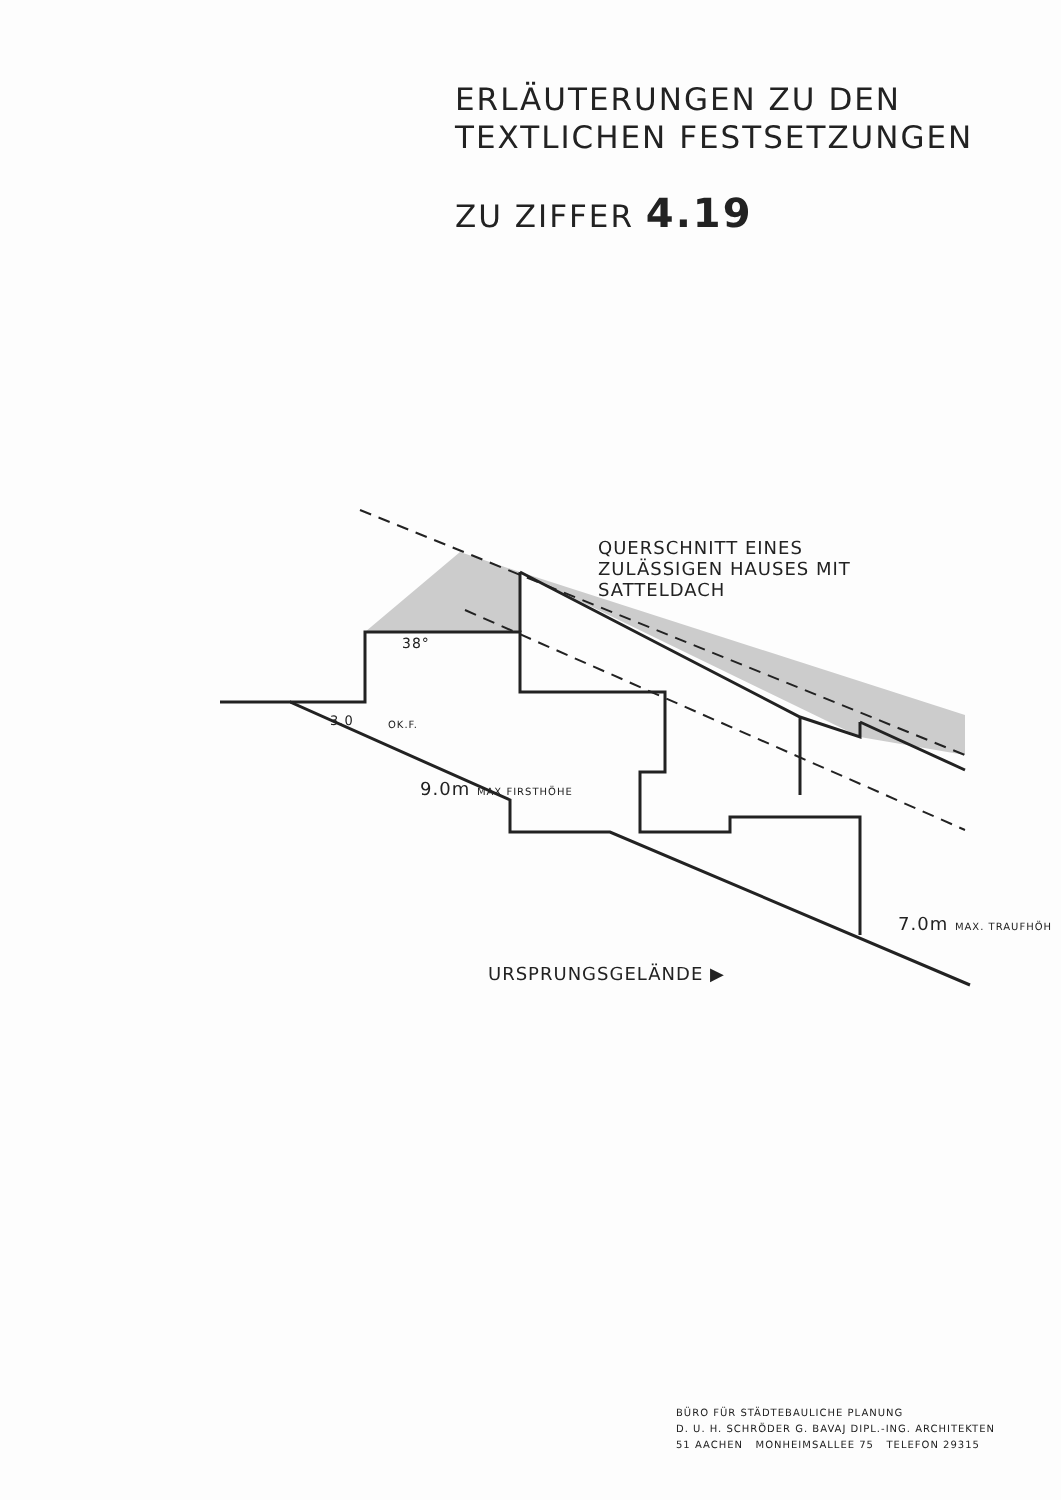ERLÄUTERUNGEN ZU DEN
TEXTLICHEN FESTSETZUNGEN
ZU ZIFFER 4.19
QUERSCHNITT EINES
ZULÄSSIGEN HAUSES MIT
SATTELDACH
38°
3.0 OK.F.
9.0m MAX FIRSTHÖHE
7.0m MAX. TRAUFHÖH
URSPRUNGSGELÄNDE ▶
BÜRO FÜR STÄDTEBAULICHE PLANUNG
D. U. H. SCHRÖDER G. BAVAJ DIPL.-ING. ARCHITEKTEN
51 AACHEN MONHEIMSALLEE 75 TELEFON 29315